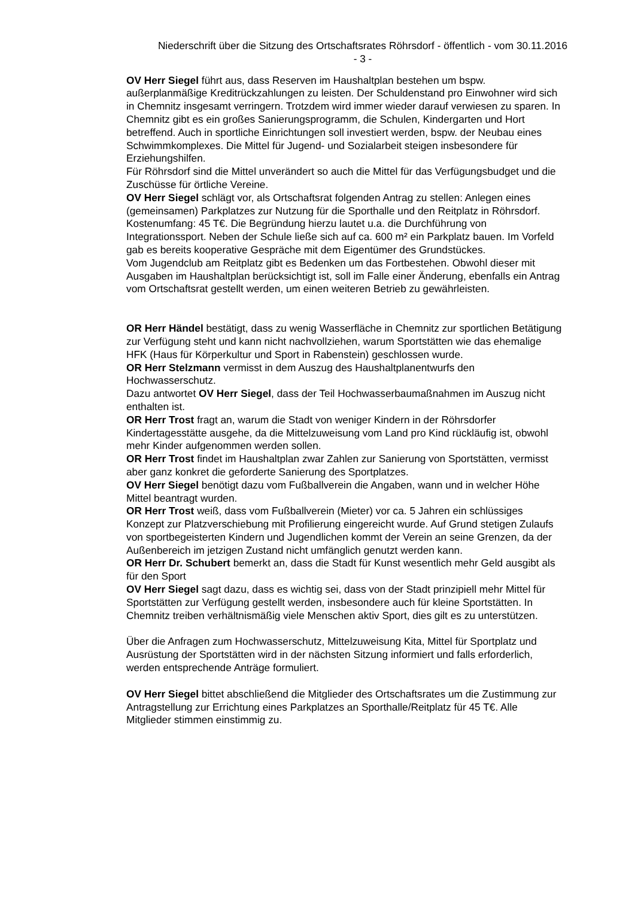Niederschrift über die Sitzung des Ortschaftsrates Röhrsdorf - öffentlich - vom 30.11.2016
- 3 -
OV Herr Siegel führt aus, dass Reserven im Haushaltplan bestehen um bspw. außerplanmäßige Kreditrückzahlungen zu leisten. Der Schuldenstand pro Einwohner wird sich in Chemnitz insgesamt verringern. Trotzdem wird immer wieder darauf verwiesen zu sparen. In Chemnitz gibt es ein großes Sanierungsprogramm, die Schulen, Kindergarten und Hort betreffend. Auch in sportliche Einrichtungen soll investiert werden, bspw. der Neubau eines Schwimmkomplexes. Die Mittel für Jugend- und Sozialarbeit steigen insbesondere für Erziehungshilfen.
Für Röhrsdorf sind die Mittel unverändert so auch die Mittel für das Verfügungsbudget und die Zuschüsse für örtliche Vereine.
OV Herr Siegel schlägt vor, als Ortschaftsrat folgenden Antrag zu stellen: Anlegen eines (gemeinsamen) Parkplatzes zur Nutzung für die Sporthalle und den Reitplatz in Röhrsdorf. Kostenumfang: 45 T€. Die Begründung hierzu lautet u.a. die Durchführung von Integrationssport. Neben der Schule ließe sich auf ca. 600 m² ein Parkplatz bauen. Im Vorfeld gab es bereits kooperative Gespräche mit dem Eigentümer des Grundstückes.
Vom Jugendclub am Reitplatz gibt es Bedenken um das Fortbestehen. Obwohl dieser mit Ausgaben im Haushaltplan berücksichtigt ist, soll im Falle einer Änderung, ebenfalls ein Antrag vom Ortschaftsrat gestellt werden, um einen weiteren Betrieb zu gewährleisten.
OR Herr Händel bestätigt, dass zu wenig Wasserfläche in Chemnitz zur sportlichen Betätigung zur Verfügung steht und kann nicht nachvollziehen, warum Sportstätten wie das ehemalige HFK (Haus für Körperkultur und Sport in Rabenstein) geschlossen wurde.
OR Herr Stelzmann vermisst in dem Auszug des Haushaltplanentwurfs den Hochwasserschutz.
Dazu antwortet OV Herr Siegel, dass der Teil Hochwasserbaumaßnahmen im Auszug nicht enthalten ist.
OR Herr Trost fragt an, warum die Stadt von weniger Kindern in der Röhrsdorfer Kindertagesstätte ausgehe, da die Mittelzuweisung vom Land pro Kind rückläufig ist, obwohl mehr Kinder aufgenommen werden sollen.
OR Herr Trost findet im Haushaltplan zwar Zahlen zur Sanierung von Sportstätten, vermisst aber ganz konkret die geforderte Sanierung des Sportplatzes.
OV Herr Siegel benötigt dazu vom Fußballverein die Angaben, wann und in welcher Höhe Mittel beantragt wurden.
OR Herr Trost weiß, dass vom Fußballverein (Mieter) vor ca. 5 Jahren ein schlüssiges Konzept zur Platzverschiebung mit Profilierung eingereicht wurde. Auf Grund stetigen Zulaufs von sportbegeisterten Kindern und Jugendlichen kommt der Verein an seine Grenzen, da der Außenbereich im jetzigen Zustand nicht umfänglich genutzt werden kann.
OR Herr Dr. Schubert bemerkt an, dass die Stadt für Kunst wesentlich mehr Geld ausgibt als für den Sport
OV Herr Siegel sagt dazu, dass es wichtig sei, dass von der Stadt prinzipiell mehr Mittel für Sportstätten zur Verfügung gestellt werden, insbesondere auch für kleine Sportstätten. In Chemnitz treiben verhältnismäßig viele Menschen aktiv Sport, dies gilt es zu unterstützen.
Über die Anfragen zum Hochwasserschutz, Mittelzuweisung Kita, Mittel für Sportplatz und Ausrüstung der Sportstätten wird in der nächsten Sitzung informiert und falls erforderlich, werden entsprechende Anträge formuliert.
OV Herr Siegel bittet abschließend die Mitglieder des Ortschaftsrates um die Zustimmung zur Antragstellung zur Errichtung eines Parkplatzes an Sporthalle/Reitplatz für 45 T€. Alle Mitglieder stimmen einstimmig zu.